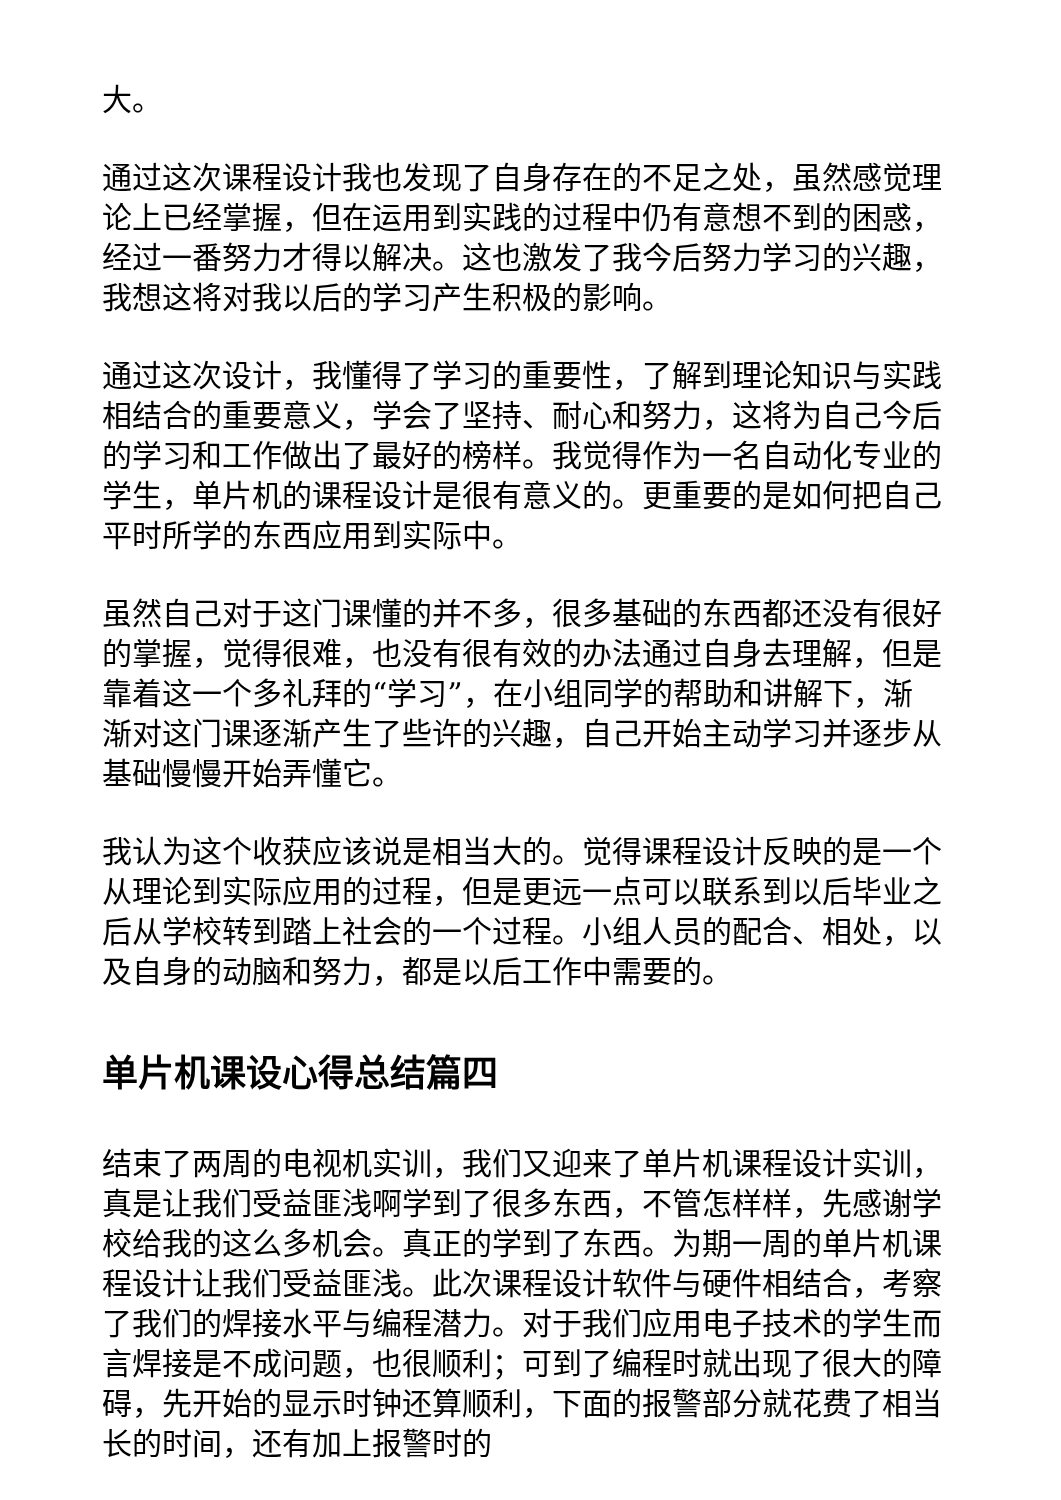大。
通过这次课程设计我也发现了自身存在的不足之处，虽然感觉理论上已经掌握，但在运用到实践的过程中仍有意想不到的困惑，经过一番努力才得以解决。这也激发了我今后努力学习的兴趣，我想这将对我以后的学习产生积极的影响。
通过这次设计，我懂得了学习的重要性，了解到理论知识与实践相结合的重要意义，学会了坚持、耐心和努力，这将为自己今后的学习和工作做出了最好的榜样。我觉得作为一名自动化专业的学生，单片机的课程设计是很有意义的。更重要的是如何把自己平时所学的东西应用到实际中。
虽然自己对于这门课懂的并不多，很多基础的东西都还没有很好的掌握，觉得很难，也没有很有效的办法通过自身去理解，但是靠着这一个多礼拜的“学习”，在小组同学的帮助和讲解下，渐渐对这门课逐渐产生了些许的兴趣，自己开始主动学习并逐步从基础慢慢开始弄懂它。
我认为这个收获应该说是相当大的。觉得课程设计反映的是一个从理论到实际应用的过程，但是更远一点可以联系到以后毕业之后从学校转到踏上社会的一个过程。小组人员的配合、相处，以及自身的动脑和努力，都是以后工作中需要的。
单片机课设心得总结篇四
结束了两周的电视机实训，我们又迎来了单片机课程设计实训，真是让我们受益匪浅啊学到了很多东西，不管怎样样，先感谢学校给我的这么多机会。真正的学到了东西。为期一周的单片机课程设计让我们受益匪浅。此次课程设计软件与硬件相结合，考察了我们的焊接水平与编程潜力。对于我们应用电子技术的学生而言焊接是不成问题，也很顺利；可到了编程时就出现了很大的障碍，先开始的显示时钟还算顺利，下面的报警部分就花费了相当长的时间，还有加上报警时的